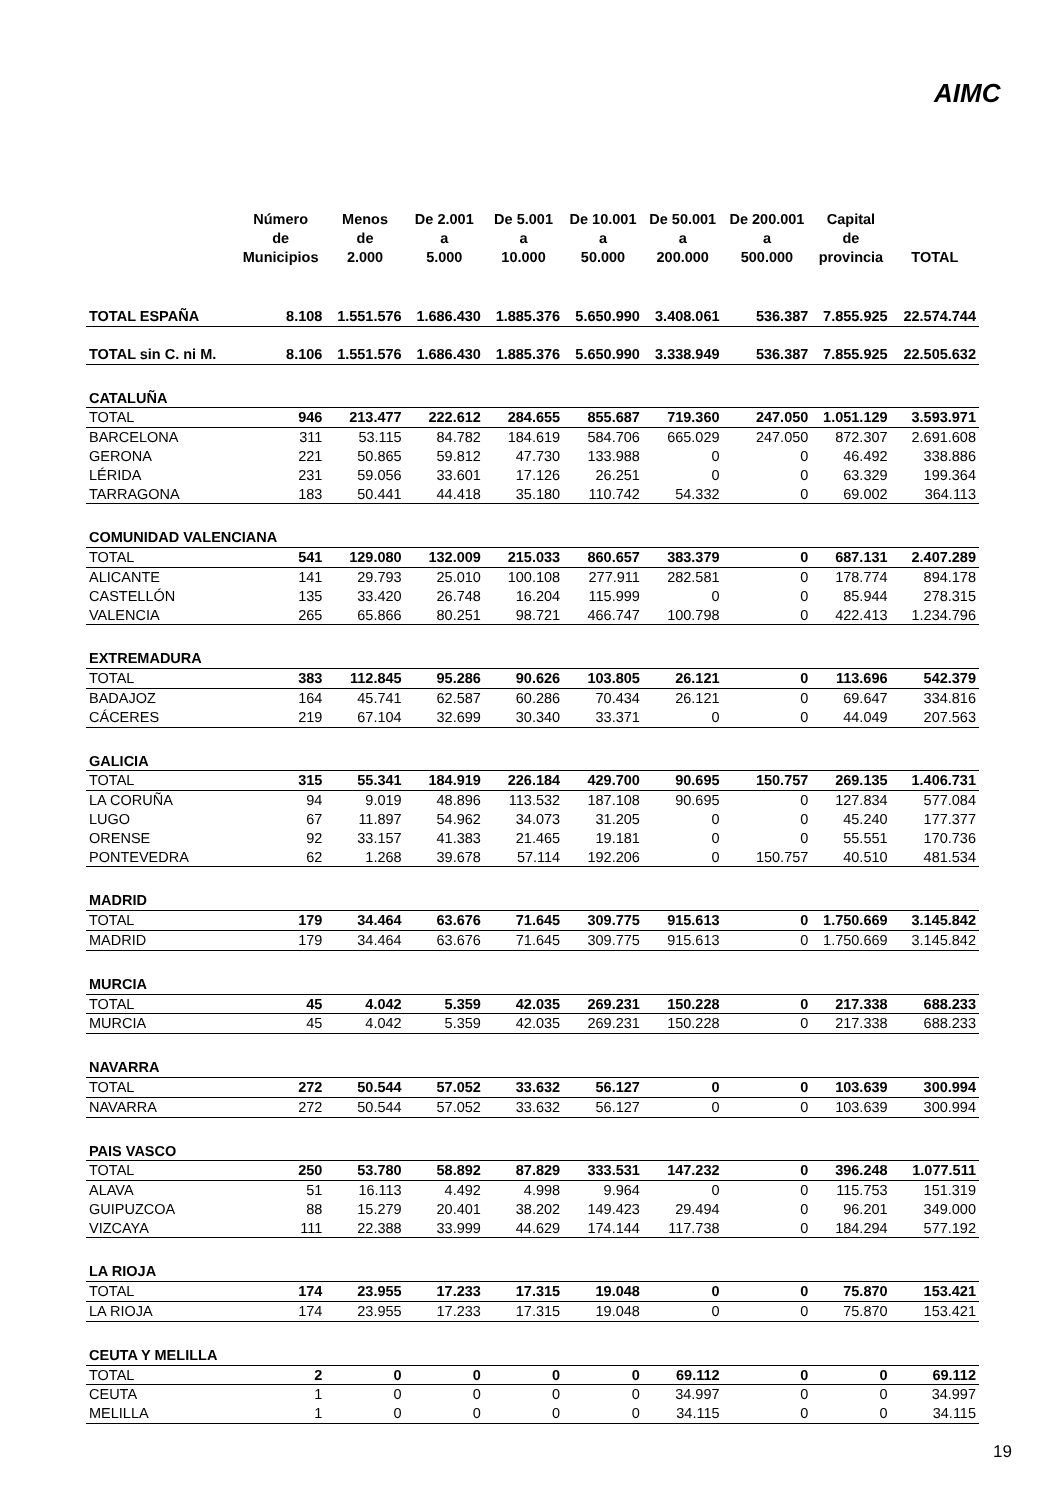AIMC
| | Número de Municipios | Menos de 2.000 | De 2.001 a 5.000 | De 5.001 a 10.000 | De 10.001 a 50.000 | De 50.001 a 200.000 | De 200.001 a 500.000 | Capital de provincia | TOTAL |
| --- | --- | --- | --- | --- | --- | --- | --- | --- | --- |
| TOTAL ESPAÑA | 8.108 | 1.551.576 | 1.686.430 | 1.885.376 | 5.650.990 | 3.408.061 | 536.387 | 7.855.925 | 22.574.744 |
| TOTAL sin C. ni M. | 8.106 | 1.551.576 | 1.686.430 | 1.885.376 | 5.650.990 | 3.338.949 | 536.387 | 7.855.925 | 22.505.632 |
| CATALUÑA | | | | | | | | | |
| TOTAL | 946 | 213.477 | 222.612 | 284.655 | 855.687 | 719.360 | 247.050 | 1.051.129 | 3.593.971 |
| BARCELONA | 311 | 53.115 | 84.782 | 184.619 | 584.706 | 665.029 | 247.050 | 872.307 | 2.691.608 |
| GERONA | 221 | 50.865 | 59.812 | 47.730 | 133.988 | 0 | 0 | 46.492 | 338.886 |
| LÉRIDA | 231 | 59.056 | 33.601 | 17.126 | 26.251 | 0 | 0 | 63.329 | 199.364 |
| TARRAGONA | 183 | 50.441 | 44.418 | 35.180 | 110.742 | 54.332 | 0 | 69.002 | 364.113 |
| COMUNIDAD VALENCIANA | | | | | | | | | |
| TOTAL | 541 | 129.080 | 132.009 | 215.033 | 860.657 | 383.379 | 0 | 687.131 | 2.407.289 |
| ALICANTE | 141 | 29.793 | 25.010 | 100.108 | 277.911 | 282.581 | 0 | 178.774 | 894.178 |
| CASTELLÓN | 135 | 33.420 | 26.748 | 16.204 | 115.999 | 0 | 0 | 85.944 | 278.315 |
| VALENCIA | 265 | 65.866 | 80.251 | 98.721 | 466.747 | 100.798 | 0 | 422.413 | 1.234.796 |
| EXTREMADURA | | | | | | | | | |
| TOTAL | 383 | 112.845 | 95.286 | 90.626 | 103.805 | 26.121 | 0 | 113.696 | 542.379 |
| BADAJOZ | 164 | 45.741 | 62.587 | 60.286 | 70.434 | 26.121 | 0 | 69.647 | 334.816 |
| CÁCERES | 219 | 67.104 | 32.699 | 30.340 | 33.371 | 0 | 0 | 44.049 | 207.563 |
| GALICIA | | | | | | | | | |
| TOTAL | 315 | 55.341 | 184.919 | 226.184 | 429.700 | 90.695 | 150.757 | 269.135 | 1.406.731 |
| LA CORUÑA | 94 | 9.019 | 48.896 | 113.532 | 187.108 | 90.695 | 0 | 127.834 | 577.084 |
| LUGO | 67 | 11.897 | 54.962 | 34.073 | 31.205 | 0 | 0 | 45.240 | 177.377 |
| ORENSE | 92 | 33.157 | 41.383 | 21.465 | 19.181 | 0 | 0 | 55.551 | 170.736 |
| PONTEVEDRA | 62 | 1.268 | 39.678 | 57.114 | 192.206 | 0 | 150.757 | 40.510 | 481.534 |
| MADRID | | | | | | | | | |
| TOTAL | 179 | 34.464 | 63.676 | 71.645 | 309.775 | 915.613 | 0 | 1.750.669 | 3.145.842 |
| MADRID | 179 | 34.464 | 63.676 | 71.645 | 309.775 | 915.613 | 0 | 1.750.669 | 3.145.842 |
| MURCIA | | | | | | | | | |
| TOTAL | 45 | 4.042 | 5.359 | 42.035 | 269.231 | 150.228 | 0 | 217.338 | 688.233 |
| MURCIA | 45 | 4.042 | 5.359 | 42.035 | 269.231 | 150.228 | 0 | 217.338 | 688.233 |
| NAVARRA | | | | | | | | | |
| TOTAL | 272 | 50.544 | 57.052 | 33.632 | 56.127 | 0 | 0 | 103.639 | 300.994 |
| NAVARRA | 272 | 50.544 | 57.052 | 33.632 | 56.127 | 0 | 0 | 103.639 | 300.994 |
| PAIS VASCO | | | | | | | | | |
| TOTAL | 250 | 53.780 | 58.892 | 87.829 | 333.531 | 147.232 | 0 | 396.248 | 1.077.511 |
| ALAVA | 51 | 16.113 | 4.492 | 4.998 | 9.964 | 0 | 0 | 115.753 | 151.319 |
| GUIPUZCOA | 88 | 15.279 | 20.401 | 38.202 | 149.423 | 29.494 | 0 | 96.201 | 349.000 |
| VIZCAYA | 111 | 22.388 | 33.999 | 44.629 | 174.144 | 117.738 | 0 | 184.294 | 577.192 |
| LA RIOJA | | | | | | | | | |
| TOTAL | 174 | 23.955 | 17.233 | 17.315 | 19.048 | 0 | 0 | 75.870 | 153.421 |
| LA RIOJA | 174 | 23.955 | 17.233 | 17.315 | 19.048 | 0 | 0 | 75.870 | 153.421 |
| CEUTA Y MELILLA | | | | | | | | | |
| TOTAL | 2 | 0 | 0 | 0 | 0 | 69.112 | 0 | 0 | 69.112 |
| CEUTA | 1 | 0 | 0 | 0 | 0 | 34.997 | 0 | 0 | 34.997 |
| MELILLA | 1 | 0 | 0 | 0 | 0 | 34.115 | 0 | 0 | 34.115 |
19